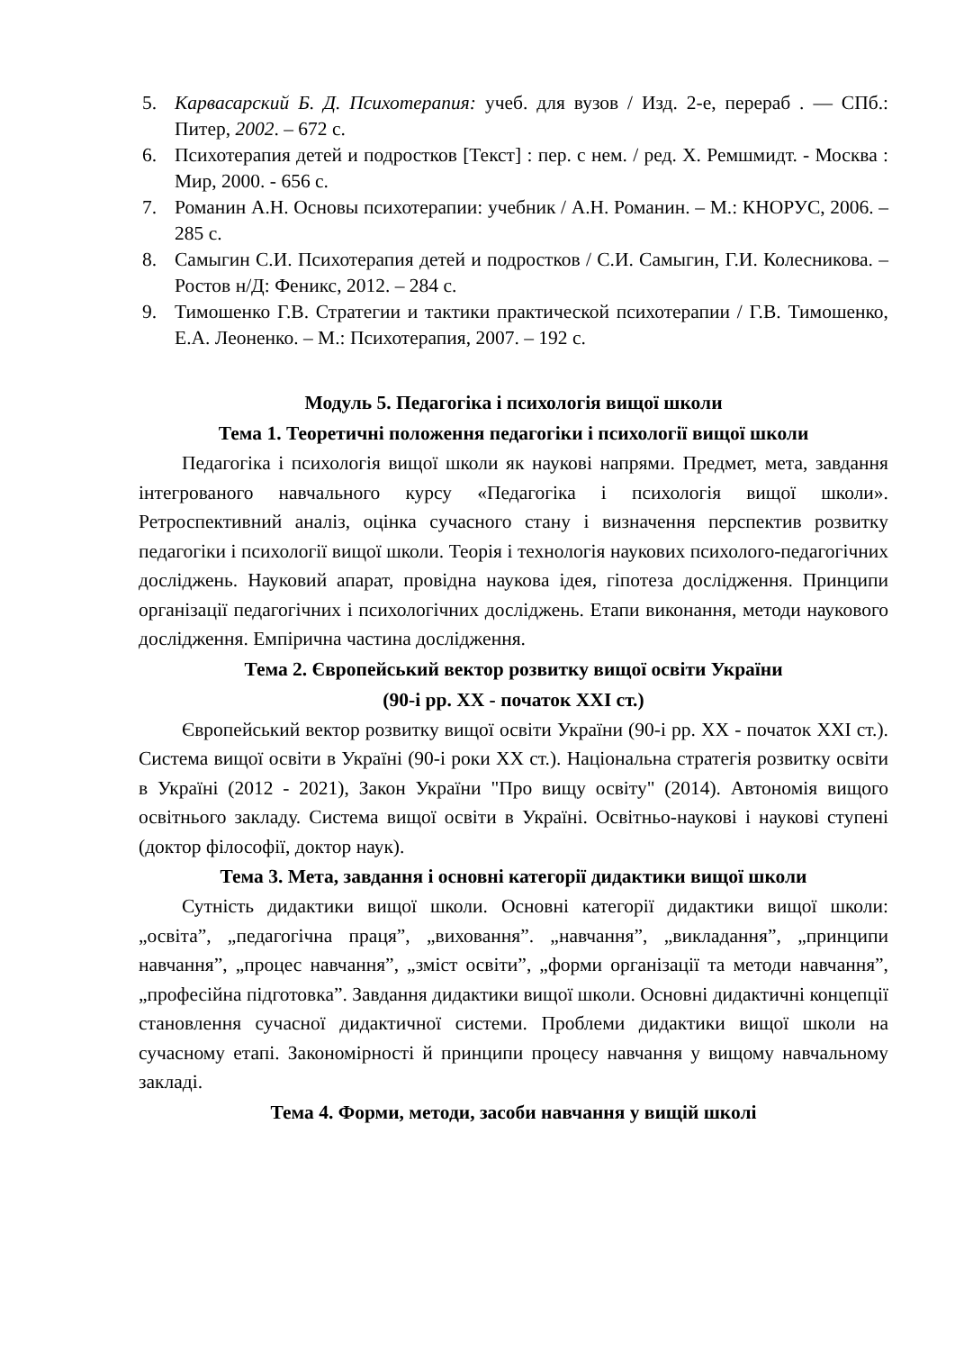5. Карвасарский Б. Д. Психотерапия: учеб. для вузов / Изд. 2-е, перераб . — СПб.: Питер, 2002. – 672 с.
6. Психотерапия детей и подростков [Текст] : пер. с нем. / ред. Х. Ремшмидт. - Москва : Мир, 2000. - 656 с.
7. Романин А.Н. Основы психотерапии: учебник / А.Н. Романин. – М.: КНОРУС, 2006. – 285 с.
8. Самыгин С.И. Психотерапия детей и подростков / С.И. Самыгин, Г.И. Колесникова. – Ростов н/Д: Феникс, 2012. – 284 с.
9. Тимошенко Г.В. Стратегии и тактики практической психотерапии / Г.В. Тимошенко, Е.А. Леоненко. – М.: Психотерапия, 2007. – 192 с.
Модуль 5. Педагогіка і психологія вищої школи
Тема 1. Теоретичні положення педагогіки і психології вищої школи
Педагогіка і психологія вищої школи як наукові напрями. Предмет, мета, завдання інтегрованого навчального курсу «Педагогіка і психологія вищої школи». Ретроспективний аналіз, оцінка сучасного стану і визначення перспектив розвитку педагогіки і психології вищої школи. Теорія і технологія наукових психолого-педагогічних досліджень. Науковий апарат, провідна наукова ідея, гіпотеза дослідження. Принципи організації педагогічних і психологічних досліджень. Етапи виконання, методи наукового дослідження. Емпірична частина дослідження.
Тема 2. Європейський вектор розвитку вищої освіти України
(90-і рр. ХХ - початок ХХІ ст.)
Європейський вектор розвитку вищої освіти України (90-і рр. ХХ - початок ХХІ ст.). Система вищої освіти в Україні (90-і роки ХХ ст.). Національна стратегія розвитку освіти в Україні (2012 - 2021), Закон України "Про вищу освіту" (2014). Автономія вищого освітнього закладу. Система вищої освіти в Україні. Освітньо-наукові і наукові ступені (доктор філософії, доктор наук).
Тема 3. Мета, завдання і основні категорії дидактики вищої школи
Сутність дидактики вищої школи. Основні категорії дидактики вищої школи: „освіта”, „педагогічна праця”, „виховання”. „навчання”, „викладання”, „принципи навчання”, „процес навчання”, „зміст освіти”, „форми організації та методи навчання”, „професійна підготовка”. Завдання дидактики вищої школи. Основні дидактичні концепції становлення сучасної дидактичної системи. Проблеми дидактики вищої школи на сучасному етапі. Закономірності й принципи процесу навчання у вищому навчальному закладі.
Тема 4. Форми, методи, засоби навчання у вищій школі